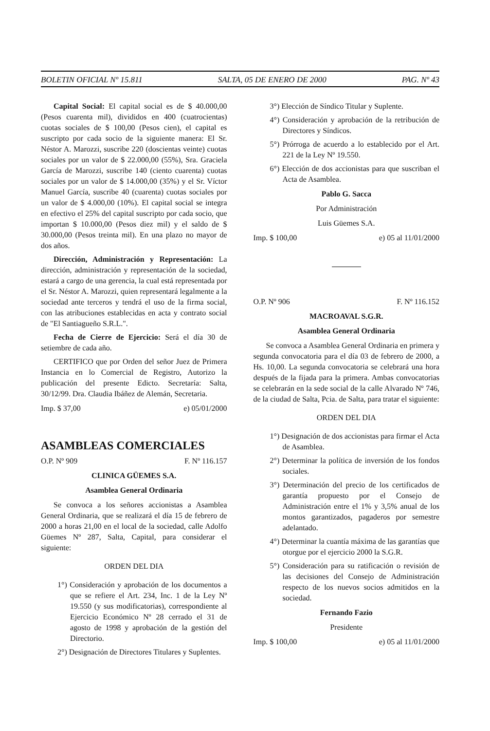BOLETIN OFICIAL Nº 15.811 SALTA, 05 DE ENERO DE 2000 PAG. Nº 43
Capital Social: El capital social es de $ 40.000,00 (Pesos cuarenta mil), divididos en 400 (cuatrocientas) cuotas sociales de $ 100,00 (Pesos cien), el capital es suscripto por cada socio de la siguiente manera: El Sr. Néstor A. Marozzi, suscribe 220 (doscientas veinte) cuotas sociales por un valor de $ 22.000,00 (55%), Sra. Graciela García de Marozzi, suscribe 140 (ciento cuarenta) cuotas sociales por un valor de $ 14.000,00 (35%) y el Sr. Víctor Manuel García, suscribe 40 (cuarenta) cuotas sociales por un valor de $ 4.000,00 (10%). El capital social se integra en efectivo el 25% del capital suscripto por cada socio, que importan $ 10.000,00 (Pesos diez mil) y el saldo de $ 30.000,00 (Pesos treinta mil). En una plazo no mayor de dos años.
Dirección, Administración y Representación: La dirección, administración y representación de la sociedad, estará a cargo de una gerencia, la cual está representada por el Sr. Néstor A. Marozzi, quien representará legalmente a la sociedad ante terceros y tendrá el uso de la firma social, con las atribuciones establecidas en acta y contrato social de "El Santiagueño S.R.L.".
Fecha de Cierre de Ejercicio: Será el día 30 de setiembre de cada año.
CERTIFICO que por Orden del señor Juez de Primera Instancia en lo Comercial de Registro, Autorizo la publicación del presente Edicto. Secretaría: Salta, 30/12/99. Dra. Claudia Ibáñez de Alemán, Secretaria.
Imp. $ 37,00 e) 05/01/2000
ASAMBLEAS COMERCIALES
O.P. Nº 909 F. Nº 116.157
CLINICA GÜEMES S.A.
Asamblea General Ordinaria
Se convoca a los señores accionistas a Asamblea General Ordinaria, que se realizará el día 15 de febrero de 2000 a horas 21,00 en el local de la sociedad, calle Adolfo Güemes Nº 287, Salta, Capital, para considerar el siguiente:
ORDEN DEL DIA
1°) Consideración y aprobación de los documentos a que se refiere el Art. 234, Inc. 1 de la Ley Nº 19.550 (y sus modificatorias), correspondiente al Ejercicio Económico Nº 28 cerrado el 31 de agosto de 1998 y aprobación de la gestión del Directorio.
2°) Designación de Directores Titulares y Suplentes.
3°) Elección de Síndico Titular y Suplente.
4°) Consideración y aprobación de la retribución de Directores y Síndicos.
5°) Prórroga de acuerdo a lo establecido por el Art. 221 de la Ley Nº 19.550.
6°) Elección de dos accionistas para que suscriban el Acta de Asamblea.
Pablo G. Sacca
Por Administración
Luis Güemes S.A.
Imp. $ 100,00 e) 05 al 11/01/2000
O.P. Nº 906 F. Nº 116.152
MACROAVAL S.G.R.
Asamblea General Ordinaria
Se convoca a Asamblea General Ordinaria en primera y segunda convocatoria para el día 03 de febrero de 2000, a Hs. 10,00. La segunda convocatoria se celebrará una hora después de la fijada para la primera. Ambas convocatorias se celebrarán en la sede social de la calle Alvarado Nº 746, de la ciudad de Salta, Pcia. de Salta, para tratar el siguiente:
ORDEN DEL DIA
1°) Designación de dos accionistas para firmar el Acta de Asamblea.
2°) Determinar la política de inversión de los fondos sociales.
3°) Determinación del precio de los certificados de garantía propuesto por el Consejo de Administración entre el 1% y 3,5% anual de los montos garantizados, pagaderos por semestre adelantado.
4°) Determinar la cuantía máxima de las garantías que otorgue por el ejercicio 2000 la S.G.R.
5°) Consideración para su ratificación o revisión de las decisiones del Consejo de Administración respecto de los nuevos socios admitidos en la sociedad.
Fernando Fazio
Presidente
Imp. $ 100,00 e) 05 al 11/01/2000